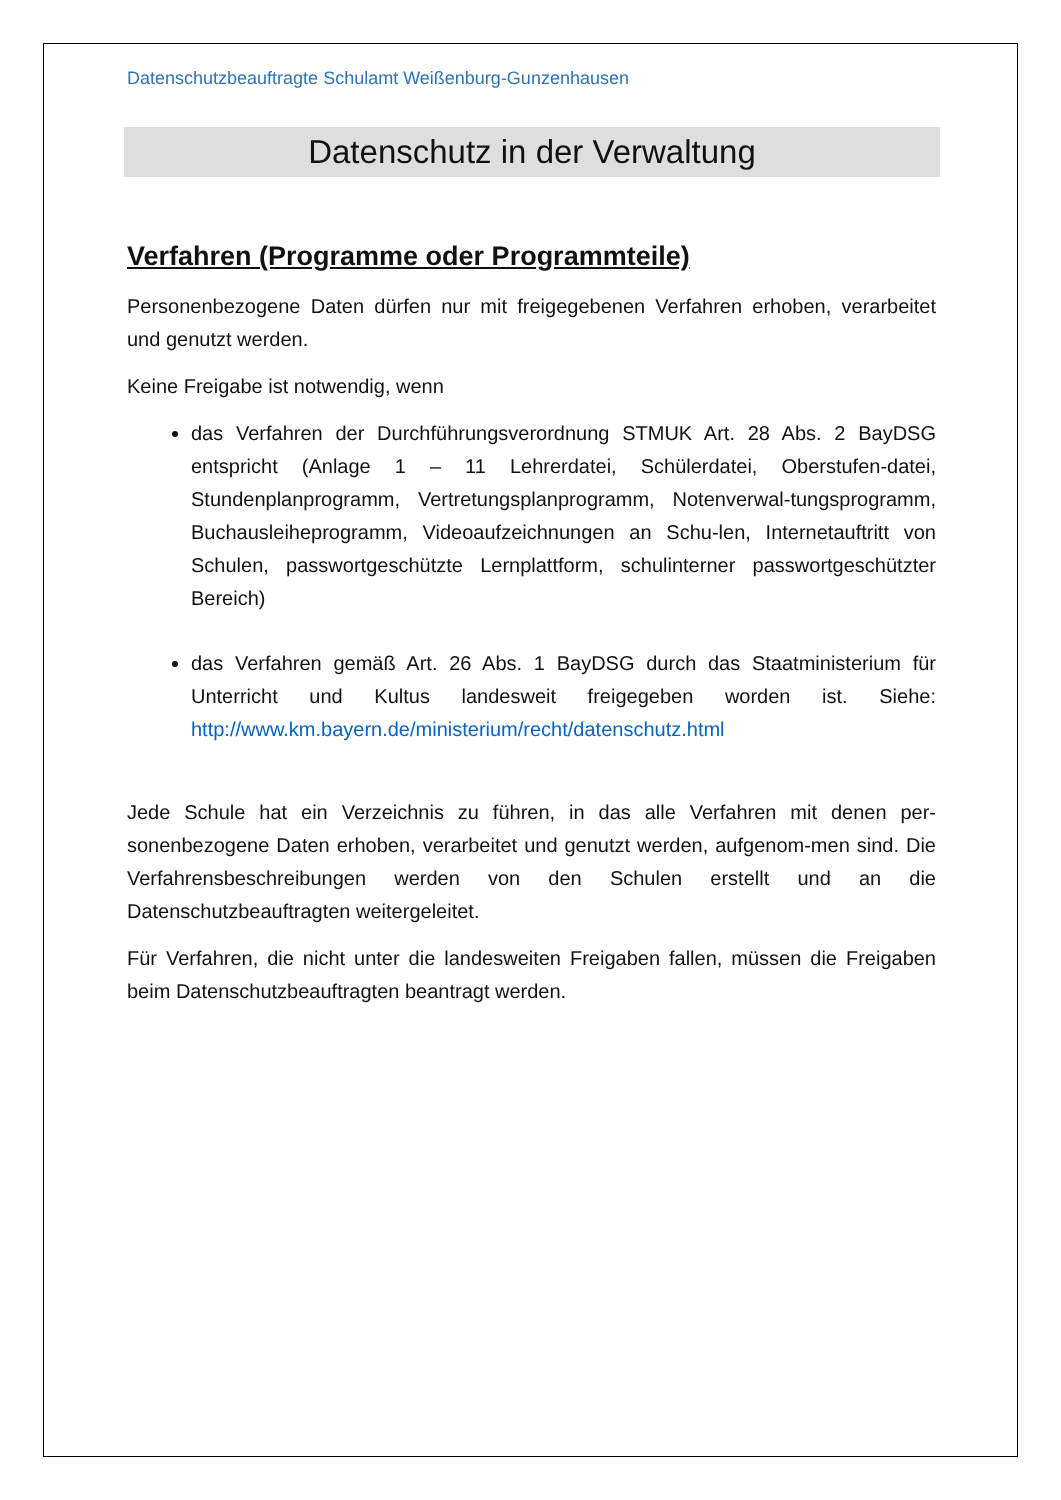Datenschutzbeauftragte Schulamt Weißenburg-Gunzenhausen
Datenschutz in der Verwaltung
Verfahren (Programme oder Programmteile)
Personenbezogene Daten dürfen nur mit freigegebenen Verfahren erhoben, verarbeitet und genutzt werden.
Keine Freigabe ist notwendig, wenn
das Verfahren der Durchführungsverordnung STMUK Art. 28 Abs. 2 BayDSG entspricht (Anlage 1 – 11 Lehrerdatei, Schülerdatei, Oberstufen-datei, Stundenplanprogramm, Vertretungsplanprogramm, Notenverwal-tungsprogramm, Buchausleiheprogramm, Videoaufzeichnungen an Schu-len, Internetauftritt von Schulen, passwortgeschützte Lernplattform, schulinterner passwortgeschützter Bereich)
das Verfahren gemäß Art. 26 Abs. 1 BayDSG durch das Staatministerium für Unterricht und Kultus landesweit freigegeben worden ist. Siehe: http://www.km.bayern.de/ministerium/recht/datenschutz.html
Jede Schule hat ein Verzeichnis zu führen, in das alle Verfahren mit denen per-sonenbezogene Daten erhoben, verarbeitet und genutzt werden, aufgenom-men sind. Die Verfahrensbeschreibungen werden von den Schulen erstellt und an die Datenschutzbeauftragten weitergeleitet.
Für Verfahren, die nicht unter die landesweiten Freigaben fallen, müssen die Freigaben beim Datenschutzbeauftragten beantragt werden.